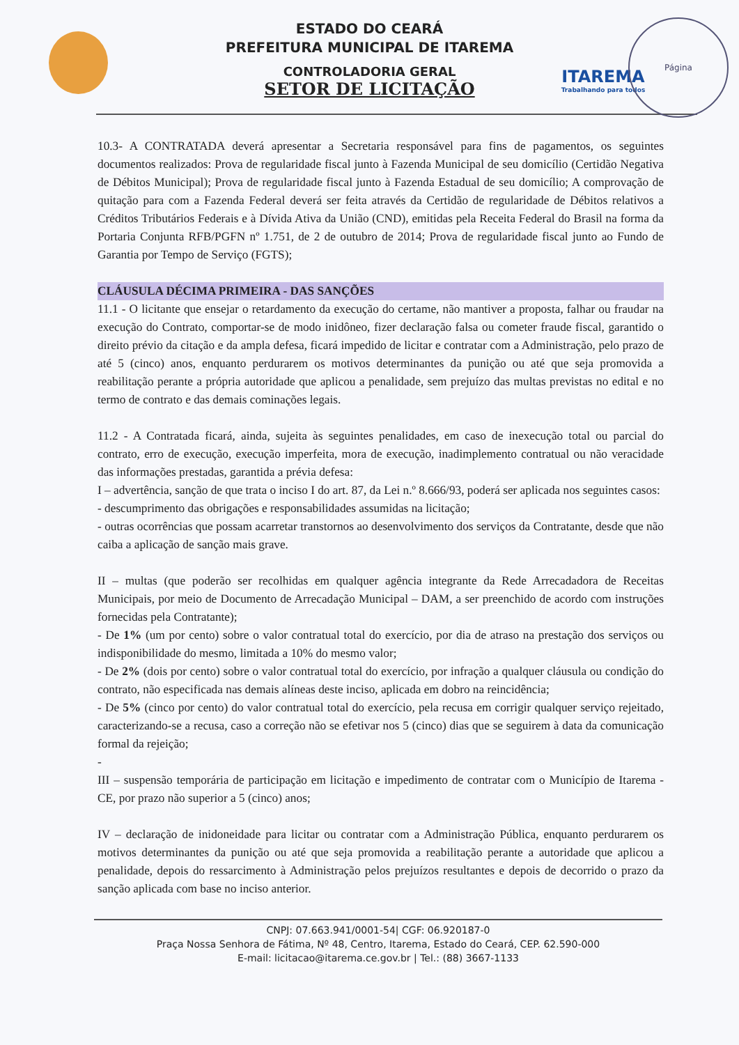ESTADO DO CEARÁ
PREFEITURA MUNICIPAL DE ITAREMA
CONTROLADORIA GERAL
SETOR DE LICITAÇÃO
ITAREMA
Trabalhando para todos
Página
10.3- A CONTRATADA deverá apresentar a Secretaria responsável para fins de pagamentos, os seguintes documentos realizados: Prova de regularidade fiscal junto à Fazenda Municipal de seu domicílio (Certidão Negativa de Débitos Municipal); Prova de regularidade fiscal junto à Fazenda Estadual de seu domicílio; A comprovação de quitação para com a Fazenda Federal deverá ser feita através da Certidão de regularidade de Débitos relativos a Créditos Tributários Federais e à Dívida Ativa da União (CND), emitidas pela Receita Federal do Brasil na forma da Portaria Conjunta RFB/PGFN nº 1.751, de 2 de outubro de 2014; Prova de regularidade fiscal junto ao Fundo de Garantia por Tempo de Serviço (FGTS);
CLÁUSULA DÉCIMA PRIMEIRA - DAS SANÇÕES
11.1 - O licitante que ensejar o retardamento da execução do certame, não mantiver a proposta, falhar ou fraudar na execução do Contrato, comportar-se de modo inidôneo, fizer declaração falsa ou cometer fraude fiscal, garantido o direito prévio da citação e da ampla defesa, ficará impedido de licitar e contratar com a Administração, pelo prazo de até 5 (cinco) anos, enquanto perdurarem os motivos determinantes da punição ou até que seja promovida a reabilitação perante a própria autoridade que aplicou a penalidade, sem prejuízo das multas previstas no edital e no termo de contrato e das demais cominações legais.
11.2 - A Contratada ficará, ainda, sujeita às seguintes penalidades, em caso de inexecução total ou parcial do contrato, erro de execução, execução imperfeita, mora de execução, inadimplemento contratual ou não veracidade das informações prestadas, garantida a prévia defesa:
I – advertência, sanção de que trata o inciso I do art. 87, da Lei n.º 8.666/93, poderá ser aplicada nos seguintes casos:
- descumprimento das obrigações e responsabilidades assumidas na licitação;
- outras ocorrências que possam acarretar transtornos ao desenvolvimento dos serviços da Contratante, desde que não caiba a aplicação de sanção mais grave.
II – multas (que poderão ser recolhidas em qualquer agência integrante da Rede Arrecadadora de Receitas Municipais, por meio de Documento de Arrecadação Municipal – DAM, a ser preenchido de acordo com instruções fornecidas pela Contratante);
- De 1% (um por cento) sobre o valor contratual total do exercício, por dia de atraso na prestação dos serviços ou indisponibilidade do mesmo, limitada a 10% do mesmo valor;
- De 2% (dois por cento) sobre o valor contratual total do exercício, por infração a qualquer cláusula ou condição do contrato, não especificada nas demais alíneas deste inciso, aplicada em dobro na reincidência;
- De 5% (cinco por cento) do valor contratual total do exercício, pela recusa em corrigir qualquer serviço rejeitado, caracterizando-se a recusa, caso a correção não se efetivar nos 5 (cinco) dias que se seguirem à data da comunicação formal da rejeição;
-
III – suspensão temporária de participação em licitação e impedimento de contratar com o Município de Itarema - CE, por prazo não superior a 5 (cinco) anos;
IV – declaração de inidoneidade para licitar ou contratar com a Administração Pública, enquanto perdurarem os motivos determinantes da punição ou até que seja promovida a reabilitação perante a autoridade que aplicou a penalidade, depois do ressarcimento à Administração pelos prejuízos resultantes e depois de decorrido o prazo da sanção aplicada com base no inciso anterior.
CNPJ: 07.663.941/0001-54| CGF: 06.920187-0
Praça Nossa Senhora de Fátima, Nº 48, Centro, Itarema, Estado do Ceará, CEP. 62.590-000
E-mail: licitacao@itarema.ce.gov.br | Tel.: (88) 3667-1133